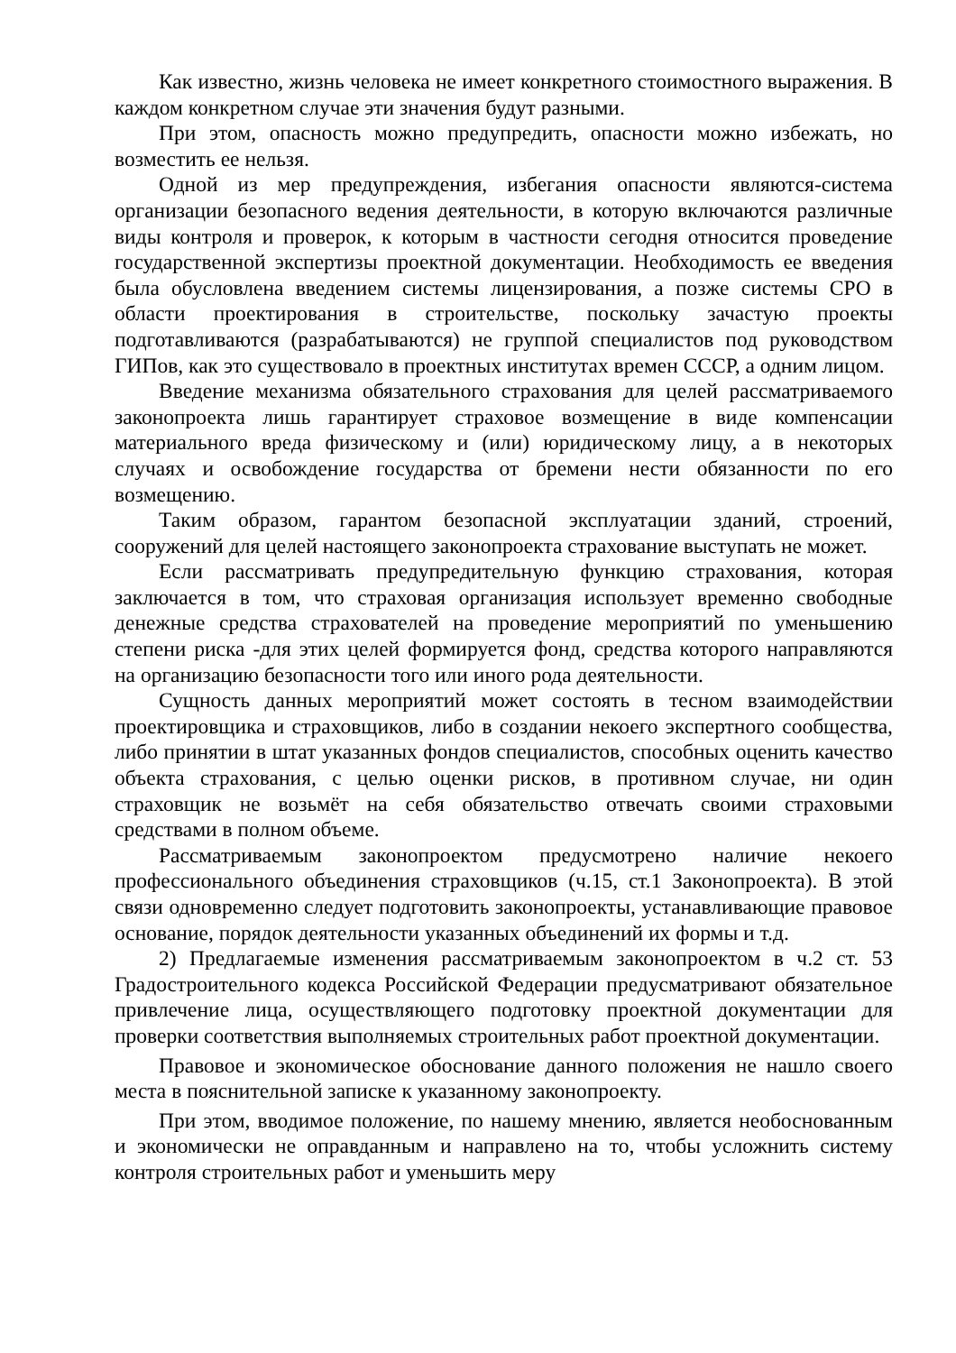Как известно, жизнь человека не имеет конкретного стоимостного выражения. В каждом конкретном случае эти значения будут разными.
При этом, опасность можно предупредить, опасности можно избежать, но возместить ее нельзя.
Одной из мер предупреждения, избегания опасности являются-система организации безопасного ведения деятельности, в которую включаются различные виды контроля и проверок, к которым в частности сегодня относится проведение государственной экспертизы проектной документации. Необходимость ее введения была обусловлена введением системы лицензирования, а позже системы СРО в области проектирования в строительстве, поскольку зачастую проекты подготавливаются (разрабатываются) не группой специалистов под руководством ГИПов, как это существовало в проектных институтах времен СССР, а одним лицом.
Введение механизма обязательного страхования для целей рассматриваемого законопроекта лишь гарантирует страховое возмещение в виде компенсации материального вреда физическому и (или) юридическому лицу, а в некоторых случаях и освобождение государства от бремени нести обязанности по его возмещению.
Таким образом, гарантом безопасной эксплуатации зданий, строений, сооружений для целей настоящего законопроекта страхование выступать не может.
Если рассматривать предупредительную функцию страхования, которая заключается в том, что страховая организация использует временно свободные денежные средства страхователей на проведение мероприятий по уменьшению степени риска -для этих целей формируется фонд, средства которого направляются на организацию безопасности того или иного рода деятельности.
Сущность данных мероприятий может состоять в тесном взаимодействии проектировщика и страховщиков, либо в создании некоего экспертного сообщества, либо принятии в штат указанных фондов специалистов, способных оценить качество объекта страхования, с целью оценки рисков, в противном случае, ни один страховщик не возьмёт на себя обязательство отвечать своими страховыми средствами в полном объеме.
Рассматриваемым законопроектом предусмотрено наличие некоего профессионального объединения страховщиков (ч.15, ст.1 Законопроекта). В этой связи одновременно следует подготовить законопроекты, устанавливающие правовое основание, порядок деятельности указанных объединений их формы и т.д.
2) Предлагаемые изменения рассматриваемым законопроектом в ч.2 ст. 53 Градостроительного кодекса Российской Федерации предусматривают обязательное привлечение лица, осуществляющего подготовку проектной документации для проверки соответствия выполняемых строительных работ проектной документации.
Правовое и экономическое обоснование данного положения не нашло своего места в пояснительной записке к указанному законопроекту.
При этом, вводимое положение, по нашему мнению, является необоснованным и экономически не оправданным и направлено на то, чтобы усложнить систему контроля строительных работ и уменьшить меру